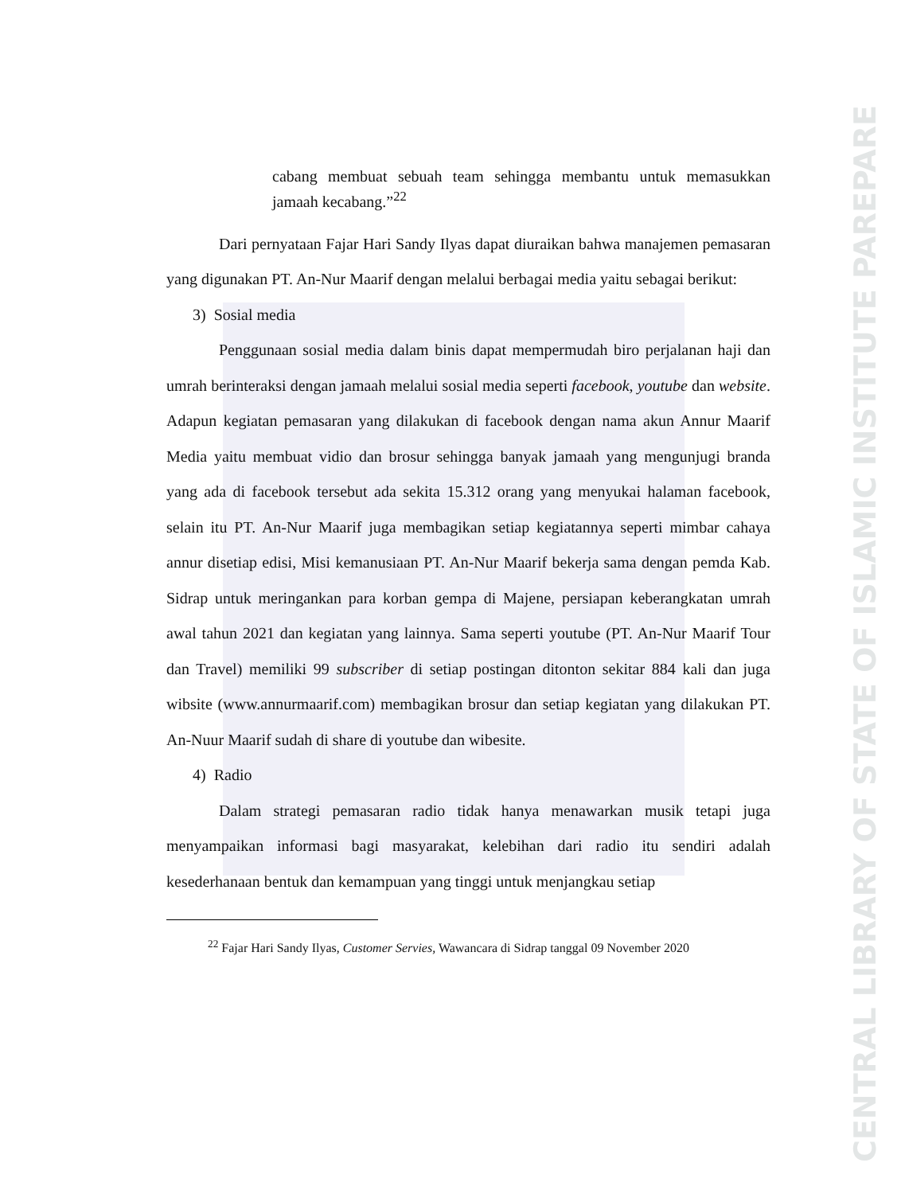CENTRAL LIBRARY OF STATE OF ISLAMIC INSTITUTE PAREPARE
cabang membuat sebuah team sehingga membantu untuk memasukkan jamaah kecabang.”<sup>22</sup>
Dari pernyataan Fajar Hari Sandy Ilyas dapat diuraikan bahwa manajemen pemasaran yang digunakan PT. An-Nur Maarif dengan melalui berbagai media yaitu sebagai berikut:
3) Sosial media
Penggunaan sosial media dalam binis dapat mempermudah biro perjalanan haji dan umrah berinteraksi dengan jamaah melalui sosial media seperti facebook, youtube dan website. Adapun kegiatan pemasaran yang dilakukan di facebook dengan nama akun Annur Maarif Media yaitu membuat vidio dan brosur sehingga banyak jamaah yang mengunjugi branda yang ada di facebook tersebut ada sekita 15.312 orang yang menyukai halaman facebook, selain itu PT. An-Nur Maarif juga membagikan setiap kegiatannya seperti mimbar cahaya annur disetiap edisi, Misi kemanusiaan PT. An-Nur Maarif bekerja sama dengan pemda Kab. Sidrap untuk meringankan para korban gempa di Majene, persiapan keberangkatan umrah awal tahun 2021 dan kegiatan yang lainnya. Sama seperti youtube (PT. An-Nur Maarif Tour dan Travel) memiliki 99 subscriber di setiap postingan ditonton sekitar 884 kali dan juga wibsite (www.annurmaarif.com) membagikan brosur dan setiap kegiatan yang dilakukan PT. An-Nuur Maarif sudah di share di youtube dan wibesite.
4) Radio
Dalam strategi pemasaran radio tidak hanya menawarkan musik tetapi juga menyampaikan informasi bagi masyarakat, kelebihan dari radio itu sendiri adalah kesederhanaan bentuk dan kemampuan yang tinggi untuk menjangkau setiap
<sup>22</sup> Fajar Hari Sandy Ilyas, Customer Servies, Wawancara di Sidrap tanggal 09 November 2020